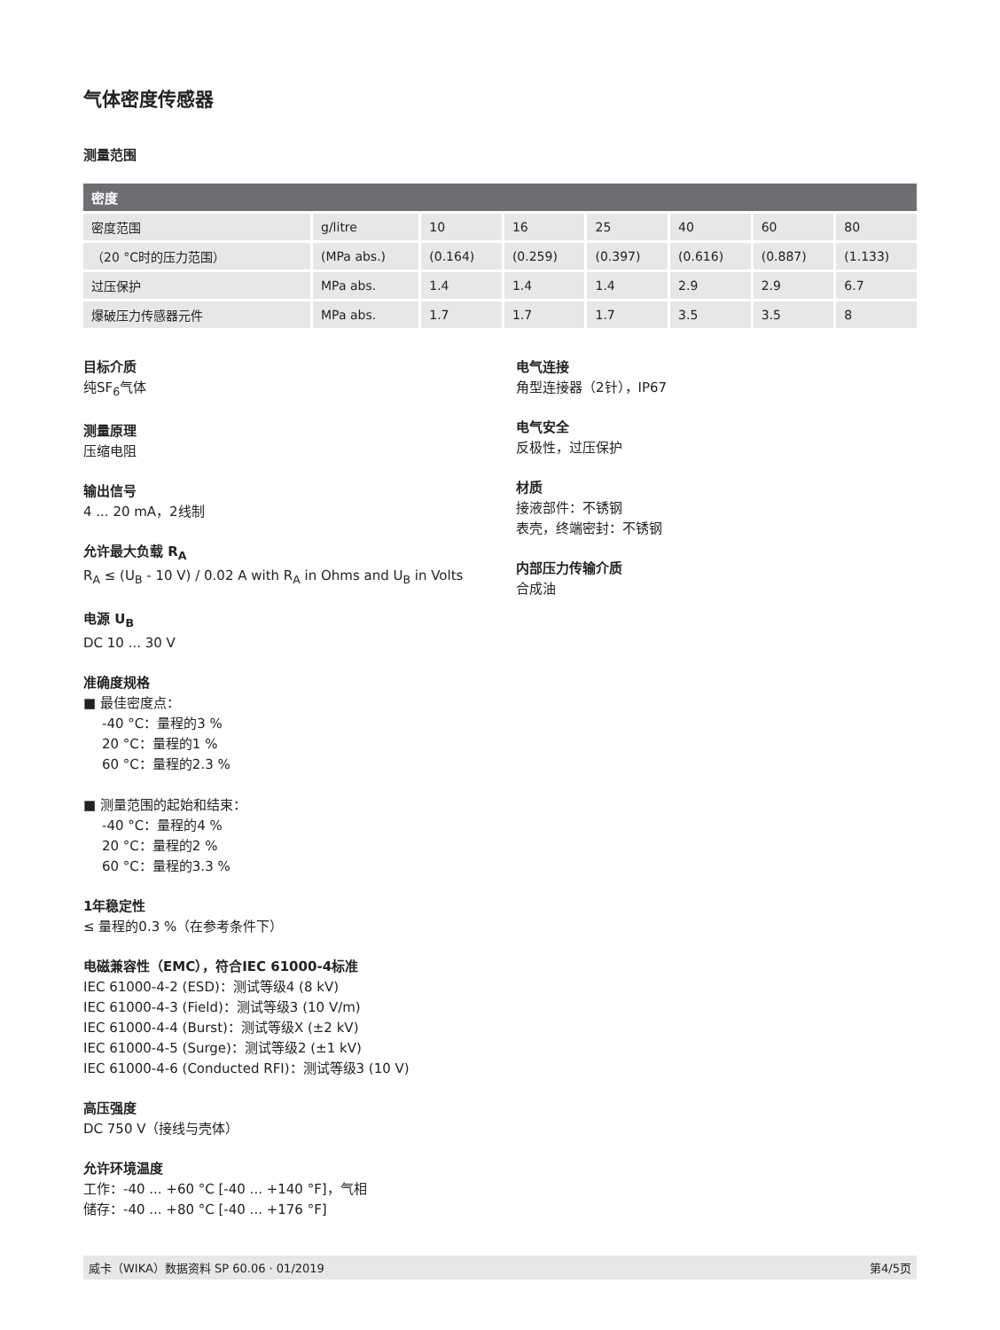气体密度传感器
测量范围
| 密度 | | | | | | | |
| --- | --- | --- | --- | --- | --- | --- | --- |
| 密度范围 | g/litre | 10 | 16 | 25 | 40 | 60 | 80 |
| （20 °C时的压力范围） | (MPa abs.) | (0.164) | (0.259) | (0.397) | (0.616) | (0.887) | (1.133) |
| 过压保护 | MPa abs. | 1.4 | 1.4 | 1.4 | 2.9 | 2.9 | 6.7 |
| 爆破压力传感器元件 | MPa abs. | 1.7 | 1.7 | 1.7 | 3.5 | 3.5 | 8 |
目标介质
纯SF<sub>6</sub>气体
测量原理
压缩电阻
输出信号
4 ... 20 mA，2线制
允许最大负载 R<sub>A</sub>
R<sub>A</sub> ≤ (U<sub>B</sub> - 10 V) / 0.02 A with R<sub>A</sub> in Ohms and U<sub>B</sub> in Volts
电源 U<sub>B</sub>
DC 10 ... 30 V
准确度规格
■ 最佳密度点：
-40 °C：量程的3 %
20 °C：量程的1 %
60 °C：量程的2.3 %
■ 测量范围的起始和结束：
-40 °C：量程的4 %
20 °C：量程的2 %
60 °C：量程的3.3 %
1年稳定性
≤ 量程的0.3 %（在参考条件下）
电磁兼容性（EMC），符合IEC 61000-4标准
IEC 61000-4-2 (ESD)：测试等级4 (8 kV)
IEC 61000-4-3 (Field)：测试等级3 (10 V/m)
IEC 61000-4-4 (Burst)：测试等级X (±2 kV)
IEC 61000-4-5 (Surge)：测试等级2 (±1 kV)
IEC 61000-4-6 (Conducted RFI)：测试等级3 (10 V)
高压强度
DC 750 V（接线与壳体）
允许环境温度
工作：-40 ... +60 °C [-40 ... +140 °F]，气相
储存：-40 ... +80 °C [-40 ... +176 °F]
电气连接
角型连接器（2针），IP67
电气安全
反极性，过压保护
材质
接液部件：不锈钢
表壳，终端密封：不锈钢
内部压力传输介质
合成油
威卡（WIKA）数据资料 SP 60.06 · 01/2019 第4/5页